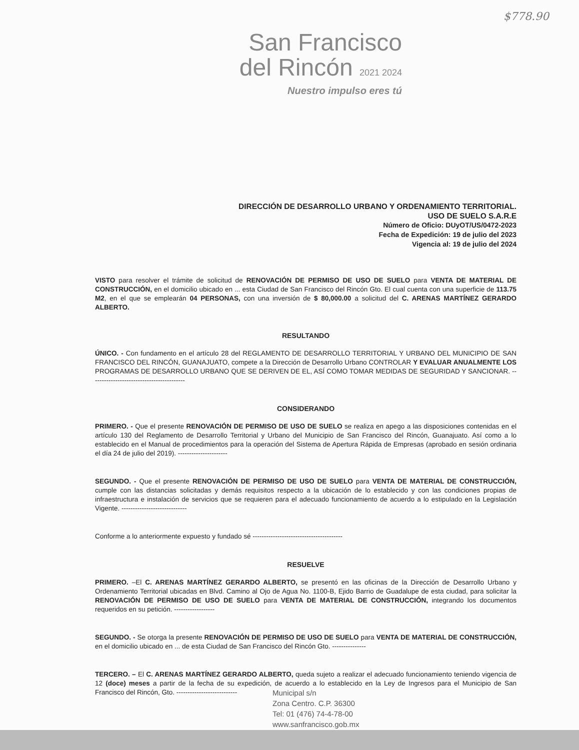$778.90
San Francisco
del Rincón 2021 2024
Nuestro impulso eres tú
DIRECCIÓN DE DESARROLLO URBANO Y ORDENAMIENTO TERRITORIAL.
USO DE SUELO S.A.R.E
Número de Oficio: DUyOT/US/0472-2023
Fecha de Expedición: 19 de julio del 2023
Vigencia al: 19 de julio del 2024
VISTO para resolver el trámite de solicitud de RENOVACIÓN DE PERMISO DE USO DE SUELO para VENTA DE MATERIAL DE CONSTRUCCIÓN, en el domicilio ubicado en ... esta Ciudad de San Francisco del Rincón Gto. El cual cuenta con una superficie de 113.75 M2, en el que se emplearán 04 PERSONAS, con una inversión de $ 80,000.00 a solicitud del C. ARENAS MARTÍNEZ GERARDO ALBERTO.
RESULTANDO
ÚNICO. - Con fundamento en el artículo 28 del REGLAMENTO DE DESARROLLO TERRITORIAL Y URBANO DEL MUNICIPIO DE SAN FRANCISCO DEL RINCÓN, GUANAJUATO, compete a la Dirección de Desarrollo Urbano CONTROLAR Y EVALUAR ANUALMENTE LOS PROGRAMAS DE DESARROLLO URBANO QUE SE DERIVEN DE EL, ASÍ COMO TOMAR MEDIDAS DE SEGURIDAD Y SANCIONAR. ------------------------------------------
CONSIDERANDO
PRIMERO. - Que el presente RENOVACIÓN DE PERMISO DE USO DE SUELO se realiza en apego a las disposiciones contenidas en el artículo 130 del Reglamento de Desarrollo Territorial y Urbano del Municipio de San Francisco del Rincón, Guanajuato. Así como a lo establecido en el Manual de procedimientos para la operación del Sistema de Apertura Rápida de Empresas (aprobado en sesión ordinaria el día 24 de julio del 2019). ----------------------
SEGUNDO. - Que el presente RENOVACIÓN DE PERMISO DE USO DE SUELO para VENTA DE MATERIAL DE CONSTRUCCIÓN, cumple con las distancias solicitadas y demás requisitos respecto a la ubicación de lo establecido y con las condiciones propias de infraestructura e instalación de servicios que se requieren para el adecuado funcionamiento de acuerdo a lo estipulado en la Legislación Vigente. -----------------------------
Conforme a lo anteriormente expuesto y fundado sé ----------------------------------------
RESUELVE
PRIMERO. –El C. ARENAS MARTÍNEZ GERARDO ALBERTO, se presentó en las oficinas de la Dirección de Desarrollo Urbano y Ordenamiento Territorial ubicadas en Blvd. Camino al Ojo de Agua No. 1100-B, Ejido Barrio de Guadalupe de esta ciudad, para solicitar la RENOVACIÓN DE PERMISO DE USO DE SUELO para VENTA DE MATERIAL DE CONSTRUCCIÓN, integrando los documentos requeridos en su petición. ------------------
SEGUNDO. - Se otorga la presente RENOVACIÓN DE PERMISO DE USO DE SUELO para VENTA DE MATERIAL DE CONSTRUCCIÓN, en el domicilio ubicado en ... de esta Ciudad de San Francisco del Rincón Gto. ---------------
TERCERO. – El C. ARENAS MARTÍNEZ GERARDO ALBERTO, queda sujeto a realizar el adecuado funcionamiento teniendo vigencia de 12 (doce) meses a partir de la fecha de su expedición, de acuerdo a lo establecido en la Ley de Ingresos para el Municipio de San Francisco del Rincón, Gto. ---------------------------
Municipal s/n
Zona Centro. C.P. 36300
Tel: 01 (476) 74-4-78-00
www.sanfrancisco.gob.mx